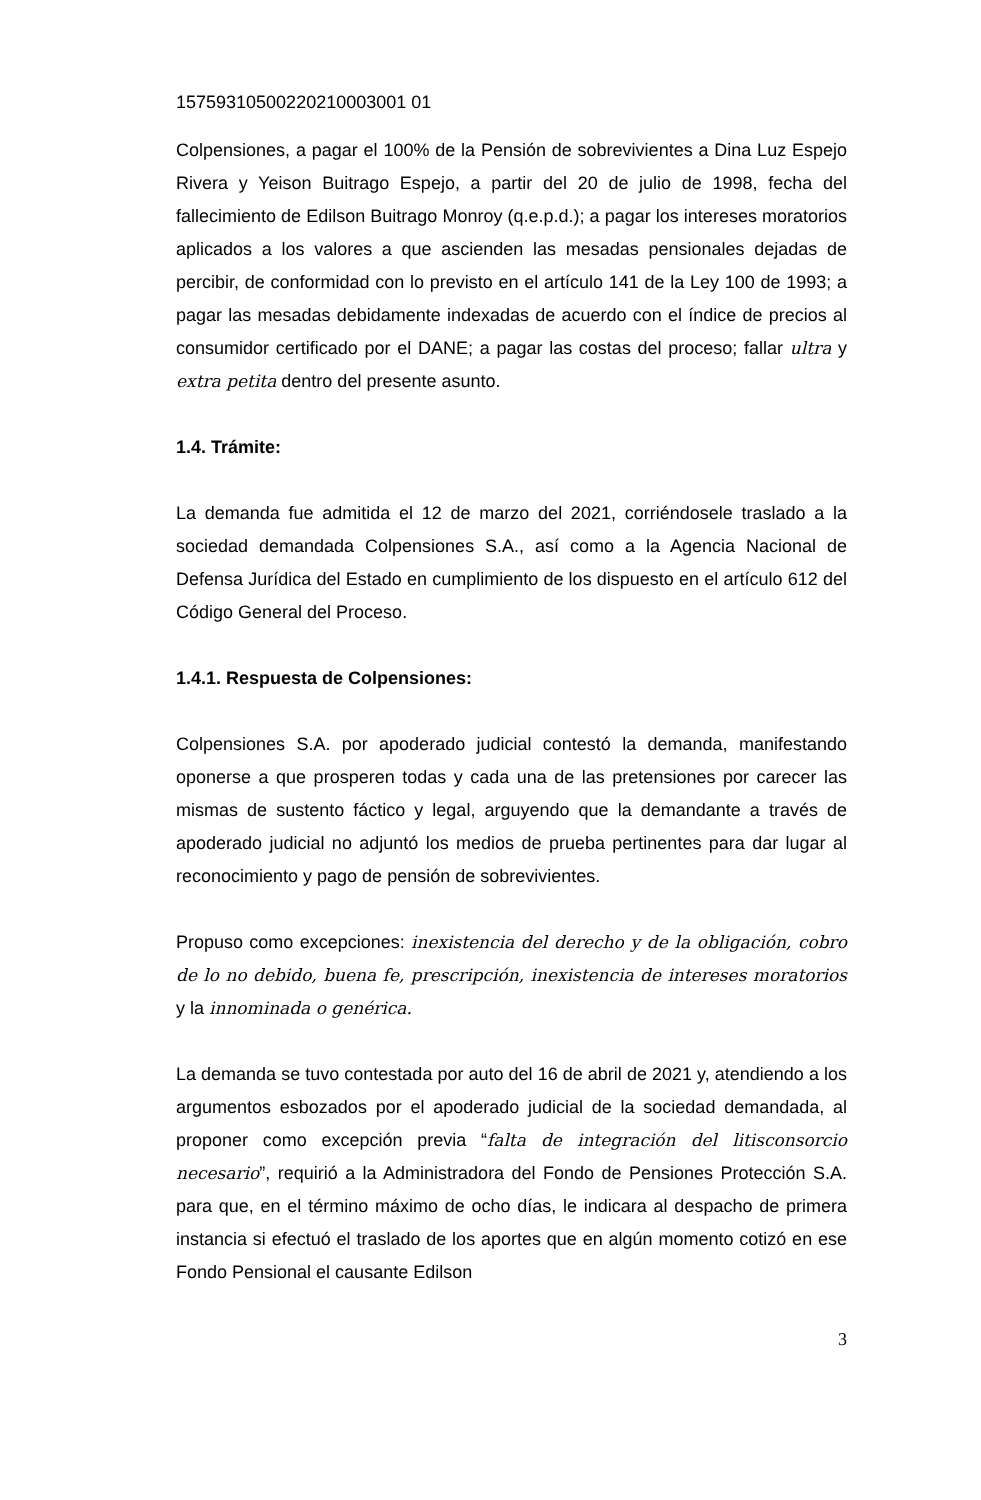15759310500220210003001 01
Colpensiones, a pagar el 100% de la Pensión de sobrevivientes a Dina Luz Espejo Rivera y Yeison Buitrago Espejo, a partir del 20 de julio de 1998, fecha del fallecimiento de Edilson Buitrago Monroy (q.e.p.d.); a pagar los intereses moratorios aplicados a los valores a que ascienden las mesadas pensionales dejadas de percibir, de conformidad con lo previsto en el artículo 141 de la Ley 100 de 1993; a pagar las mesadas debidamente indexadas de acuerdo con el índice de precios al consumidor certificado por el DANE; a pagar las costas del proceso; fallar ultra y extra petita dentro del presente asunto.
1.4. Trámite:
La demanda fue admitida el 12 de marzo del 2021, corriéndosele traslado a la sociedad demandada Colpensiones S.A., así como a la Agencia Nacional de Defensa Jurídica del Estado en cumplimiento de los dispuesto en el artículo 612 del Código General del Proceso.
1.4.1. Respuesta de Colpensiones:
Colpensiones S.A. por apoderado judicial contestó la demanda, manifestando oponerse a que prosperen todas y cada una de las pretensiones por carecer las mismas de sustento fáctico y legal, arguyendo que la demandante a través de apoderado judicial no adjuntó los medios de prueba pertinentes para dar lugar al reconocimiento y pago de pensión de sobrevivientes.
Propuso como excepciones: inexistencia del derecho y de la obligación, cobro de lo no debido, buena fe, prescripción, inexistencia de intereses moratorios y la innominada o genérica.
La demanda se tuvo contestada por auto del 16 de abril de 2021 y, atendiendo a los argumentos esbozados por el apoderado judicial de la sociedad demandada, al proponer como excepción previa “falta de integración del litisconsorcio necesario”, requirió a la Administradora del Fondo de Pensiones Protección S.A. para que, en el término máximo de ocho días, le indicara al despacho de primera instancia si efectuó el traslado de los aportes que en algún momento cotizó en ese Fondo Pensional el causante Edilson
3